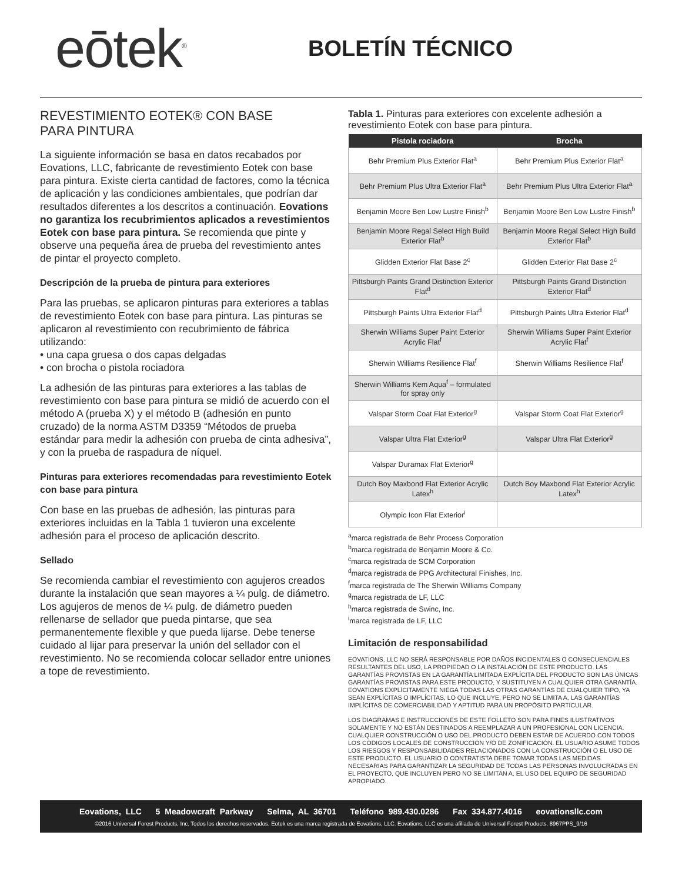eōtek<sup>®</sup>
BOLETÍN TÉCNICO
REVESTIMIENTO EOTEK® CON BASE
PARA PINTURA
La siguiente información se basa en datos recabados por Eovations, LLC, fabricante de revestimiento Eotek con base para pintura. Existe cierta cantidad de factores, como la técnica de aplicación y las condiciones ambientales, que podrían dar resultados diferentes a los descritos a continuación. Eovations no garantiza los recubrimientos aplicados a revestimientos Eotek con base para pintura. Se recomienda que pinte y observe una pequeña área de prueba del revestimiento antes de pintar el proyecto completo.
Descripción de la prueba de pintura para exteriores
Para las pruebas, se aplicaron pinturas para exteriores a tablas de revestimiento Eotek con base para pintura. Las pinturas se aplicaron al revestimiento con recubrimiento de fábrica utilizando:
• una capa gruesa o dos capas delgadas
• con brocha o pistola rociadora
La adhesión de las pinturas para exteriores a las tablas de revestimiento con base para pintura se midió de acuerdo con el método A (prueba X) y el método B (adhesión en punto cruzado) de la norma ASTM D3359 “Métodos de prueba estándar para medir la adhesión con prueba de cinta adhesiva”, y con la prueba de raspadura de níquel.
Pinturas para exteriores recomendadas para revestimiento Eotek con base para pintura
Con base en las pruebas de adhesión, las pinturas para exteriores incluidas en la Tabla 1 tuvieron una excelente adhesión para el proceso de aplicación descrito.
Sellado
Se recomienda cambiar el revestimiento con agujeros creados durante la instalación que sean mayores a ¼ pulg. de diámetro. Los agujeros de menos de ¼ pulg. de diámetro pueden rellenarse de sellador que pueda pintarse, que sea permanentemente flexible y que pueda lijarse. Debe tenerse cuidado al lijar para preservar la unión del sellador con el revestimiento. No se recomienda colocar sellador entre uniones a tope de revestimiento.
Tabla 1. Pinturas para exteriores con excelente adhesión a revestimiento Eotek con base para pintura.
| Pistola rociadora | Brocha |
| --- | --- |
| Behr Premium Plus Exterior Flat<sup>a</sup> | Behr Premium Plus Exterior Flat<sup>a</sup> |
| Behr Premium Plus Ultra Exterior Flat<sup>a</sup> | Behr Premium Plus Ultra Exterior Flat<sup>a</sup> |
| Benjamin Moore Ben Low Lustre Finish<sup>b</sup> | Benjamin Moore Ben Low Lustre Finish<sup>b</sup> |
| Benjamin Moore Regal Select High Build Exterior Flat<sup>b</sup> | Benjamin Moore Regal Select High Build Exterior Flat<sup>b</sup> |
| Glidden Exterior Flat Base 2<sup>c</sup> | Glidden Exterior Flat Base 2<sup>c</sup> |
| Pittsburgh Paints Grand Distinction Exterior Flat<sup>d</sup> | Pittsburgh Paints Grand Distinction Exterior Flat<sup>d</sup> |
| Pittsburgh Paints Ultra Exterior Flat<sup>d</sup> | Pittsburgh Paints Ultra Exterior Flat<sup>d</sup> |
| Sherwin Williams Super Paint Exterior Acrylic Flat<sup>f</sup> | Sherwin Williams Super Paint Exterior Acrylic Flat<sup>f</sup> |
| Sherwin Williams Resilience Flat<sup>f</sup> | Sherwin Williams Resilience Flat<sup>f</sup> |
| Sherwin Williams Kem Aqua<sup>f</sup> – formulated for spray only | |
| Valspar Storm Coat Flat Exterior<sup>g</sup> | Valspar Storm Coat Flat Exterior<sup>g</sup> |
| Valspar Ultra Flat Exterior<sup>g</sup> | Valspar Ultra Flat Exterior<sup>g</sup> |
| Valspar Duramax Flat Exterior<sup>g</sup> | |
| Dutch Boy Maxbond Flat Exterior Acrylic Latex<sup>h</sup> | Dutch Boy Maxbond Flat Exterior Acrylic Latex<sup>h</sup> |
| Olympic Icon Flat Exterior<sup>i</sup> | |
<sup>a</sup> marca registrada de Behr Process Corporation
<sup>b</sup> marca registrada de Benjamin Moore & Co.
<sup>c</sup> marca registrada de SCM Corporation
<sup>d</sup> marca registrada de PPG Architectural Finishes, Inc.
<sup>f</sup> marca registrada de The Sherwin Williams Company
<sup>g</sup> marca registrada de LF, LLC
<sup>h</sup> marca registrada de Swinc, Inc.
<sup>i</sup> marca registrada de LF, LLC
Limitación de responsabilidad
EOVATIONS, LLC NO SERÁ RESPONSABLE POR DAÑOS INCIDENTALES O CONSECUENCIALES RESULTANTES DEL USO, LA PROPIEDAD O LA INSTALACIÓN DE ESTE PRODUCTO. LAS GARANTÍAS PROVISTAS EN LA GARANTÍA LIMITADA EXPLÍCITA DEL PRODUCTO SON LAS ÚNICAS GARANTÍAS PROVISTAS PARA ESTE PRODUCTO, Y SUSTITUYEN A CUALQUIER OTRA GARANTÍA. EOVATIONS EXPLÍCITAMENTE NIEGA TODAS LAS OTRAS GARANTÍAS DE CUALQUIER TIPO, YA SEAN EXPLÍCITAS O IMPLÍCITAS, LO QUE INCLUYE, PERO NO SE LIMITA A, LAS GARANTÍAS IMPLÍCITAS DE COMERCIABILIDAD Y APTITUD PARA UN PROPÓSITO PARTICULAR.
LOS DIAGRAMAS E INSTRUCCIONES DE ESTE FOLLETO SON PARA FINES ILUSTRATIVOS SOLAMENTE Y NO ESTÁN DESTINADOS A REEMPLAZAR A UN PROFESIONAL CON LICENCIA. CUALQUIER CONSTRUCCIÓN O USO DEL PRODUCTO DEBEN ESTAR DE ACUERDO CON TODOS LOS CÓDIGOS LOCALES DE CONSTRUCCIÓN Y/O DE ZONIFICACIÓN. EL USUARIO ASUME TODOS LOS RIESGOS Y RESPONSABILIDADES RELACIONADOS CON LA CONSTRUCCIÓN O EL USO DE ESTE PRODUCTO. EL USUARIO O CONTRATISTA DEBE TOMAR TODAS LAS MEDIDAS NECESARIAS PARA GARANTIZAR LA SEGURIDAD DE TODAS LAS PERSONAS INVOLUCRADAS EN EL PROYECTO, QUE INCLUYEN PERO NO SE LIMITAN A, EL USO DEL EQUIPO DE SEGURIDAD APROPIADO.
Eovations, LLC 5 Meadowcraft Parkway Selma, AL 36701 Teléfono 989.430.0286 Fax 334.877.4016 eovationsllc.com
©2016 Universal Forest Products, Inc. Todos los derechos reservados. Eotek es una marca registrada de Eovations, LLC. Eovations, LLC es una afiliada de Universal Forest Products. 8967PPS_9/16